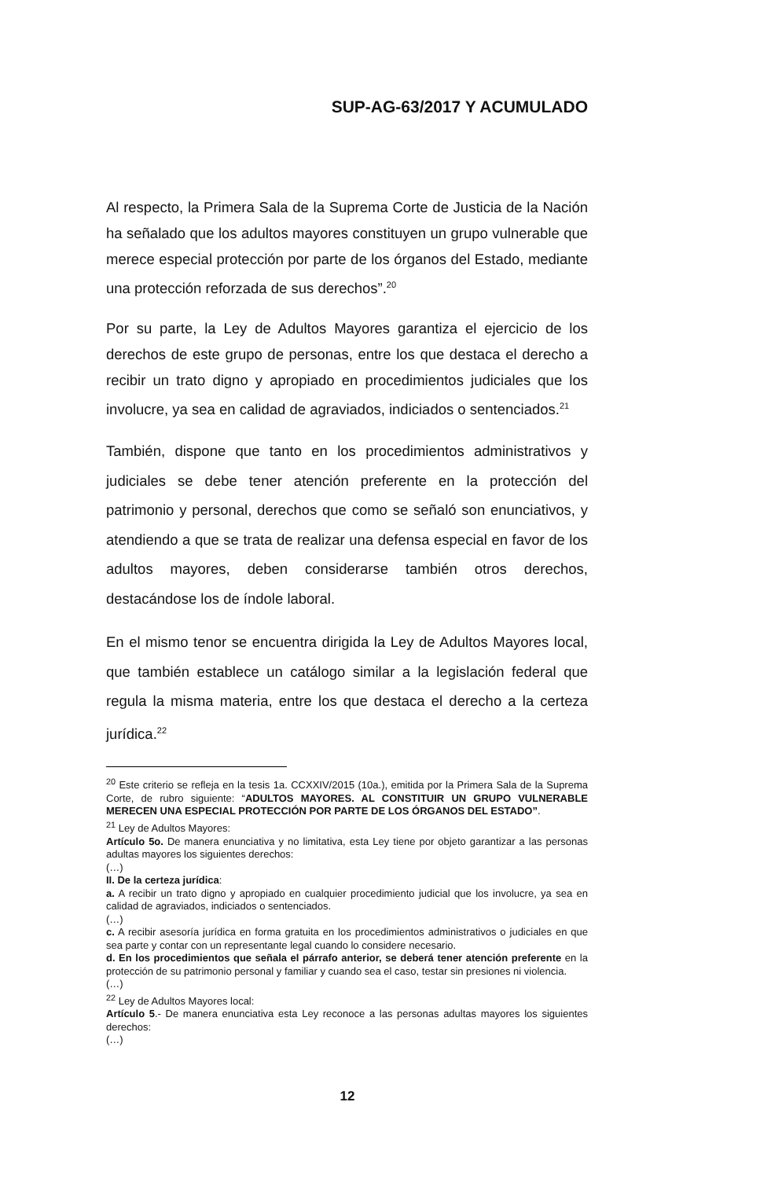SUP-AG-63/2017 Y ACUMULADO
Al respecto, la Primera Sala de la Suprema Corte de Justicia de la Nación ha señalado que los adultos mayores constituyen un grupo vulnerable que merece especial protección por parte de los órganos del Estado, mediante una protección reforzada de sus derechos”.<sup>20</sup>
Por su parte, la Ley de Adultos Mayores garantiza el ejercicio de los derechos de este grupo de personas, entre los que destaca el derecho a recibir un trato digno y apropiado en procedimientos judiciales que los involucre, ya sea en calidad de agraviados, indiciados o sentenciados.<sup>21</sup>
También, dispone que tanto en los procedimientos administrativos y judiciales se debe tener atención preferente en la protección del patrimonio y personal, derechos que como se señaló son enunciativos, y atendiendo a que se trata de realizar una defensa especial en favor de los adultos mayores, deben considerarse también otros derechos, destacándose los de índole laboral.
En el mismo tenor se encuentra dirigida la Ley de Adultos Mayores local, que también establece un catálogo similar a la legislación federal que regula la misma materia, entre los que destaca el derecho a la certeza jurídica.<sup>22</sup>
<sup>20</sup> Este criterio se refleja en la tesis 1a. CCXXIV/2015 (10a.), emitida por la Primera Sala de la Suprema Corte, de rubro siguiente: “ADULTOS MAYORES. AL CONSTITUIR UN GRUPO VULNERABLE MERECEN UNA ESPECIAL PROTECCIÓN POR PARTE DE LOS ÓRGANOS DEL ESTADO”.
<sup>21</sup> Ley de Adultos Mayores:
Artículo 5o. De manera enunciativa y no limitativa, esta Ley tiene por objeto garantizar a las personas adultas mayores los siguientes derechos:
(…)
II. De la certeza jurídica:
a. A recibir un trato digno y apropiado en cualquier procedimiento judicial que los involucre, ya sea en calidad de agraviados, indiciados o sentenciados.
(…)
c. A recibir asesoría jurídica en forma gratuita en los procedimientos administrativos o judiciales en que sea parte y contar con un representante legal cuando lo considere necesario.
d. En los procedimientos que señala el párrafo anterior, se deberá tener atención preferente en la protección de su patrimonio personal y familiar y cuando sea el caso, testar sin presiones ni violencia.
(…)
<sup>22</sup> Ley de Adultos Mayores local:
Artículo 5.- De manera enunciativa esta Ley reconoce a las personas adultas mayores los siguientes derechos:
(…)
12